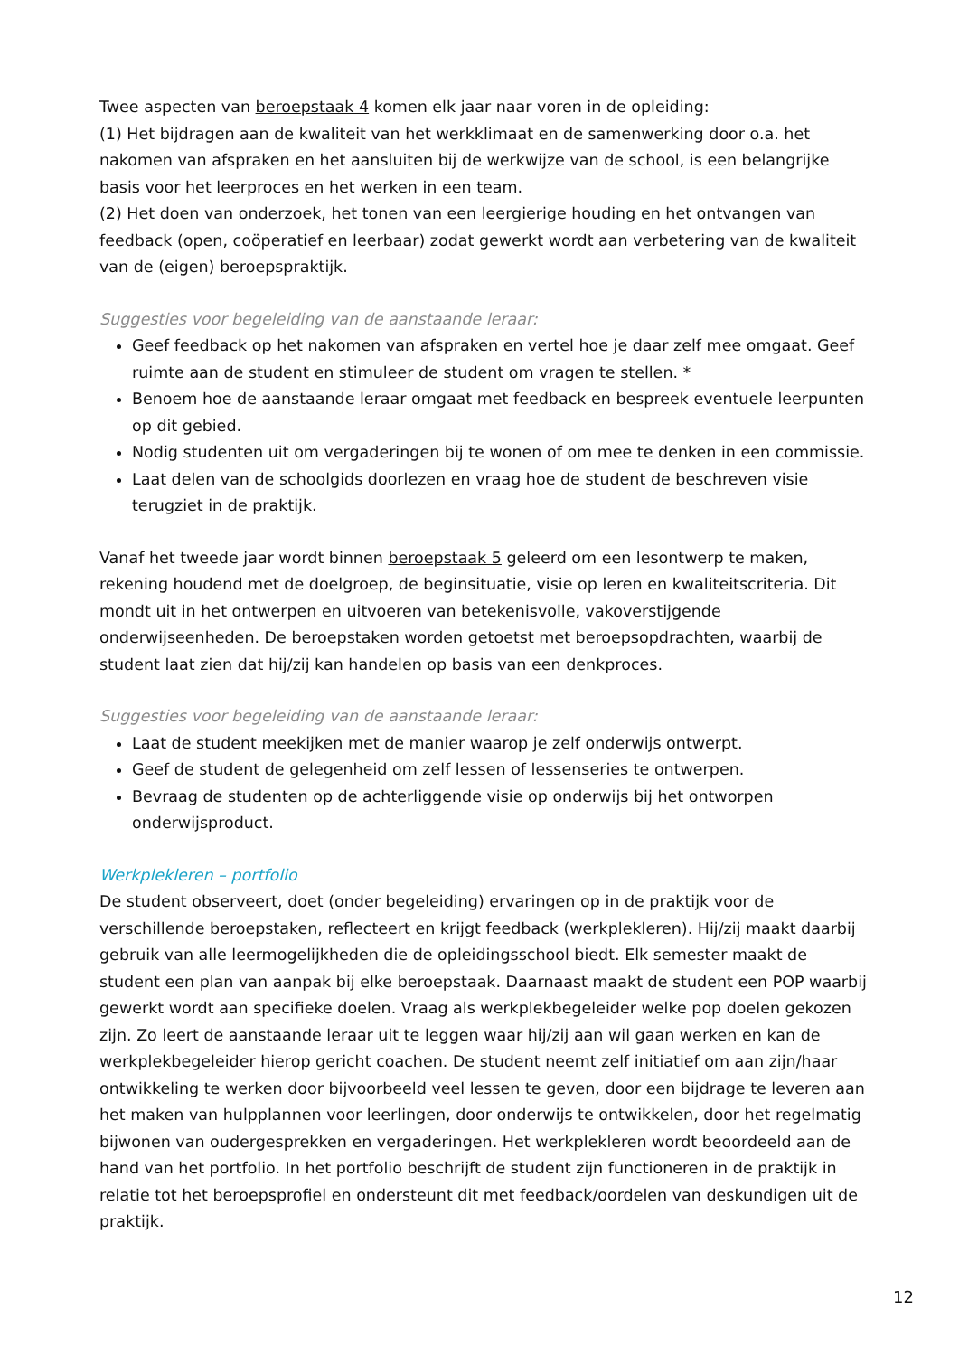Twee aspecten van beroepstaak 4 komen elk jaar naar voren in de opleiding:
(1) Het bijdragen aan de kwaliteit van het werkklimaat en de samenwerking door o.a. het nakomen van afspraken en het aansluiten bij de werkwijze van de school, is een belangrijke basis voor het leerproces en het werken in een team.
(2) Het doen van onderzoek, het tonen van een leergierige houding en het ontvangen van feedback (open, coöperatief en leerbaar) zodat gewerkt wordt aan verbetering van de kwaliteit van de (eigen) beroepspraktijk.
Suggesties voor begeleiding van de aanstaande leraar:
Geef feedback op het nakomen van afspraken en vertel hoe je daar zelf mee omgaat. Geef ruimte aan de student en stimuleer de student om vragen te stellen. *
Benoem hoe de aanstaande leraar omgaat met feedback en bespreek eventuele leerpunten op dit gebied.
Nodig studenten uit om vergaderingen bij te wonen of om mee te denken in een commissie.
Laat delen van de schoolgids doorlezen en vraag hoe de student de beschreven visie terugziet in de praktijk.
Vanaf het tweede jaar wordt binnen beroepstaak 5 geleerd om een lesontwerp te maken, rekening houdend met de doelgroep, de beginsituatie, visie op leren en kwaliteitscriteria. Dit mondt uit in het ontwerpen en uitvoeren van betekenisvolle, vakoverstijgende onderwijseenheden. De beroepstaken worden getoetst met beroepsopdrachten, waarbij de student laat zien dat hij/zij kan handelen op basis van een denkproces.
Suggesties voor begeleiding van de aanstaande leraar:
Laat de student meekijken met de manier waarop je zelf onderwijs ontwerpt.
Geef de student de gelegenheid om zelf lessen of lessenseries te ontwerpen.
Bevraag de studenten op de achterliggende visie op onderwijs bij het ontworpen onderwijsproduct.
Werkplekleren – portfolio
De student observeert, doet (onder begeleiding) ervaringen op in de praktijk voor de verschillende beroepstaken, reflecteert en krijgt feedback (werkplekleren). Hij/zij maakt daarbij gebruik van alle leermogelijkheden die de opleidingsschool biedt. Elk semester maakt de student een plan van aanpak bij elke beroepstaak. Daarnaast maakt de student een POP waarbij gewerkt wordt aan specifieke doelen. Vraag als werkplekbegeleider welke pop doelen gekozen zijn. Zo leert de aanstaande leraar uit te leggen waar hij/zij aan wil gaan werken en kan de werkplekbegeleider hierop gericht coachen. De student neemt zelf initiatief om aan zijn/haar ontwikkeling te werken door bijvoorbeeld veel lessen te geven, door een bijdrage te leveren aan het maken van hulpplannen voor leerlingen, door onderwijs te ontwikkelen, door het regelmatig bijwonen van oudergesprekken en vergaderingen. Het werkplekleren wordt beoordeeld aan de hand van het portfolio. In het portfolio beschrijft de student zijn functioneren in de praktijk in relatie tot het beroepsprofiel en ondersteunt dit met feedback/oordelen van deskundigen uit de praktijk.
12